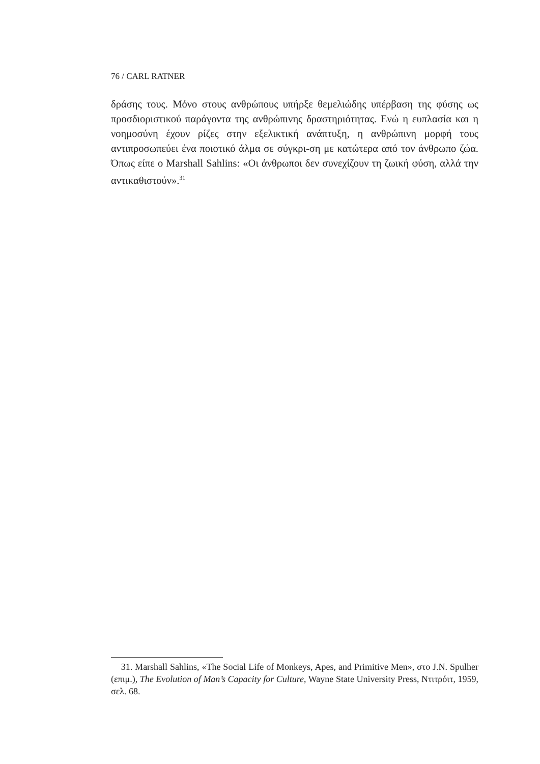76 / CARL RATNER
δράσης τους. Μόνο στους ανθρώπους υπήρξε θεμελιώδης υπέρβαση της φύσης ως προσδιοριστικού παράγοντα της ανθρώπινης δραστηριότητας. Ενώ η ευπλασία και η νοημοσύνη έχουν ρίζες στην εξελικτική ανάπτυξη, η ανθρώπινη μορφή τους αντιπροσωπεύει ένα ποιοτικό άλμα σε σύγκρι-ση με κατώτερα από τον άνθρωπο ζώα. Όπως είπε ο Marshall Sahlins: «Οι άνθρωποι δεν συνεχίζουν τη ζωική φύση, αλλά την αντικαθιστούν».<sup>31</sup>
31. Marshall Sahlins, «The Social Life of Monkeys, Apes, and Primitive Men», στο J.N. Spulher (επιμ.), The Evolution of Man’s Capacity for Culture, Wayne State University Press, Ντιτρόιτ, 1959, σελ. 68.